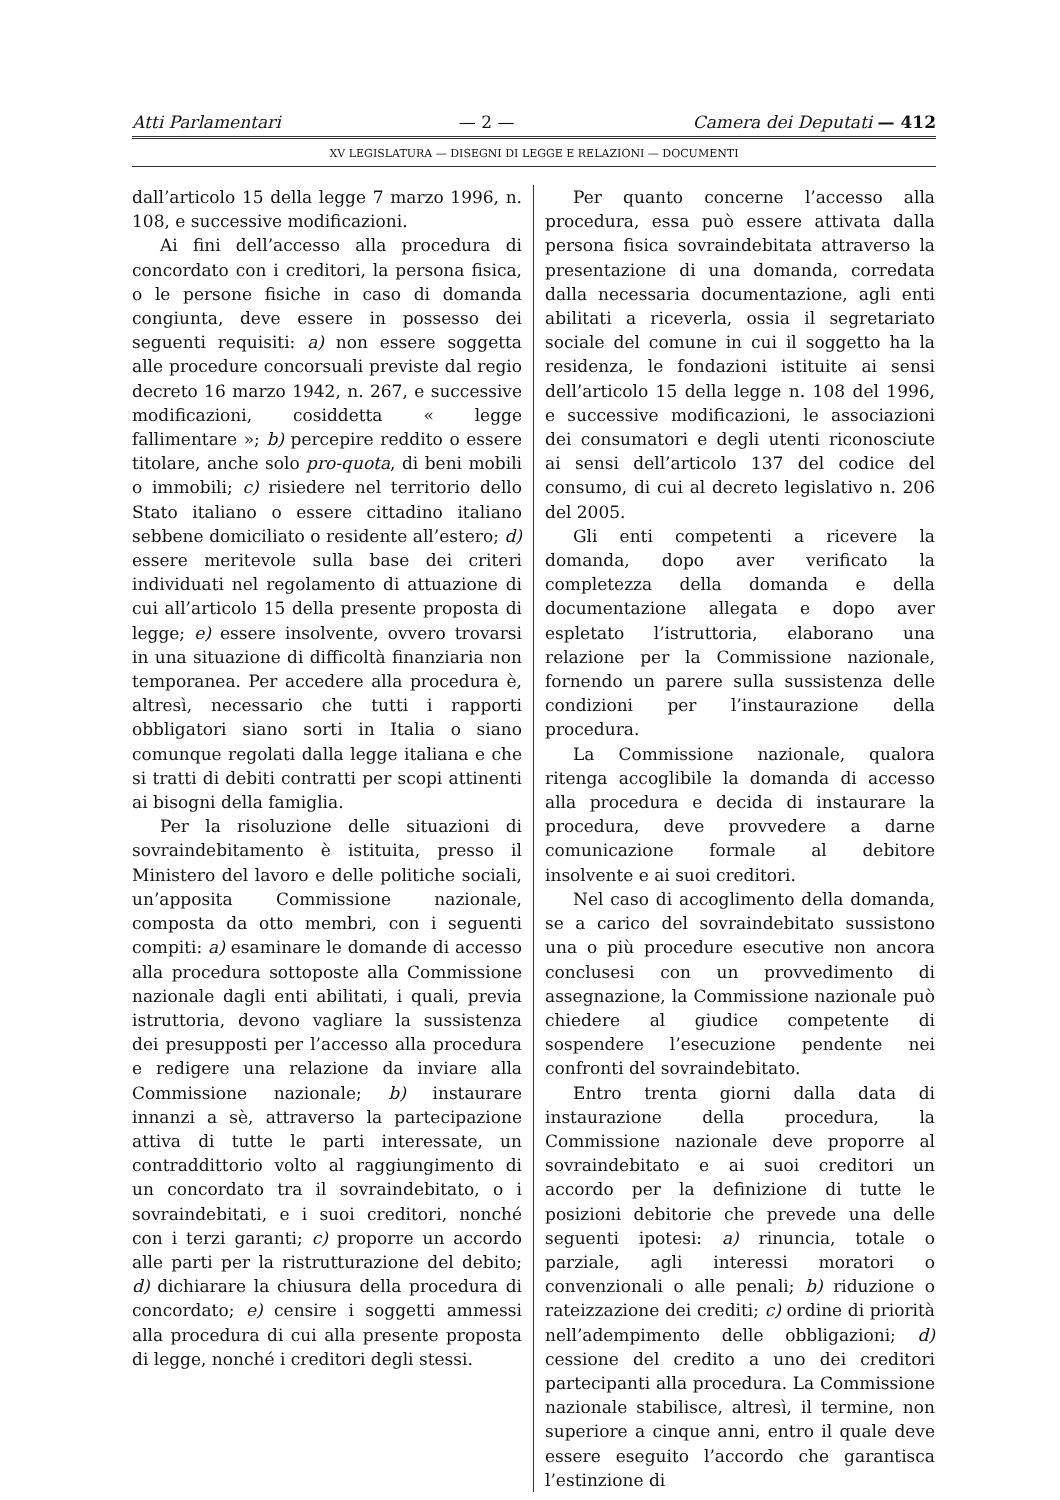Atti Parlamentari — 2 — Camera dei Deputati — 412
XV LEGISLATURA — DISEGNI DI LEGGE E RELAZIONI — DOCUMENTI
dall’articolo 15 della legge 7 marzo 1996, n. 108, e successive modificazioni.
Ai fini dell’accesso alla procedura di concordato con i creditori, la persona fisica, o le persone fisiche in caso di domanda congiunta, deve essere in possesso dei seguenti requisiti: a) non essere soggetta alle procedure concorsuali previste dal regio decreto 16 marzo 1942, n. 267, e successive modificazioni, cosiddetta « legge fallimentare »; b) percepire reddito o essere titolare, anche solo pro-quota, di beni mobili o immobili; c) risiedere nel territorio dello Stato italiano o essere cittadino italiano sebbene domiciliato o residente all’estero; d) essere meritevole sulla base dei criteri individuati nel regolamento di attuazione di cui all’articolo 15 della presente proposta di legge; e) essere insolvente, ovvero trovarsi in una situazione di difficoltà finanziaria non temporanea. Per accedere alla procedura è, altresì, necessario che tutti i rapporti obbligatori siano sorti in Italia o siano comunque regolati dalla legge italiana e che si tratti di debiti contratti per scopi attinenti ai bisogni della famiglia.
Per la risoluzione delle situazioni di sovraindebitamento è istituita, presso il Ministero del lavoro e delle politiche sociali, un’apposita Commissione nazionale, composta da otto membri, con i seguenti compiti: a) esaminare le domande di accesso alla procedura sottoposte alla Commissione nazionale dagli enti abilitati, i quali, previa istruttoria, devono vagliare la sussistenza dei presupposti per l’accesso alla procedura e redigere una relazione da inviare alla Commissione nazionale; b) instaurare innanzi a sè, attraverso la partecipazione attiva di tutte le parti interessate, un contraddittorio volto al raggiungimento di un concordato tra il sovraindebitato, o i sovraindebitati, e i suoi creditori, nonché con i terzi garanti; c) proporre un accordo alle parti per la ristrutturazione del debito; d) dichiarare la chiusura della procedura di concordato; e) censire i soggetti ammessi alla procedura di cui alla presente proposta di legge, nonché i creditori degli stessi.
Per quanto concerne l’accesso alla procedura, essa può essere attivata dalla persona fisica sovraindebitata attraverso la presentazione di una domanda, corredata dalla necessaria documentazione, agli enti abilitati a riceverla, ossia il segretariato sociale del comune in cui il soggetto ha la residenza, le fondazioni istituite ai sensi dell’articolo 15 della legge n. 108 del 1996, e successive modificazioni, le associazioni dei consumatori e degli utenti riconosciute ai sensi dell’articolo 137 del codice del consumo, di cui al decreto legislativo n. 206 del 2005.
Gli enti competenti a ricevere la domanda, dopo aver verificato la completezza della domanda e della documentazione allegata e dopo aver espletato l’istruttoria, elaborano una relazione per la Commissione nazionale, fornendo un parere sulla sussistenza delle condizioni per l’instaurazione della procedura.
La Commissione nazionale, qualora ritenga accoglibile la domanda di accesso alla procedura e decida di instaurare la procedura, deve provvedere a darne comunicazione formale al debitore insolvente e ai suoi creditori.
Nel caso di accoglimento della domanda, se a carico del sovraindebitato sussistono una o più procedure esecutive non ancora conclusesi con un provvedimento di assegnazione, la Commissione nazionale può chiedere al giudice competente di sospendere l’esecuzione pendente nei confronti del sovraindebitato.
Entro trenta giorni dalla data di instaurazione della procedura, la Commissione nazionale deve proporre al sovraindebitato e ai suoi creditori un accordo per la definizione di tutte le posizioni debitorie che prevede una delle seguenti ipotesi: a) rinuncia, totale o parziale, agli interessi moratori o convenzionali o alle penali; b) riduzione o rateizzazione dei crediti; c) ordine di priorità nell’adempimento delle obbligazioni; d) cessione del credito a uno dei creditori partecipanti alla procedura. La Commissione nazionale stabilisce, altresì, il termine, non superiore a cinque anni, entro il quale deve essere eseguito l’accordo che garantisca l’estinzione di